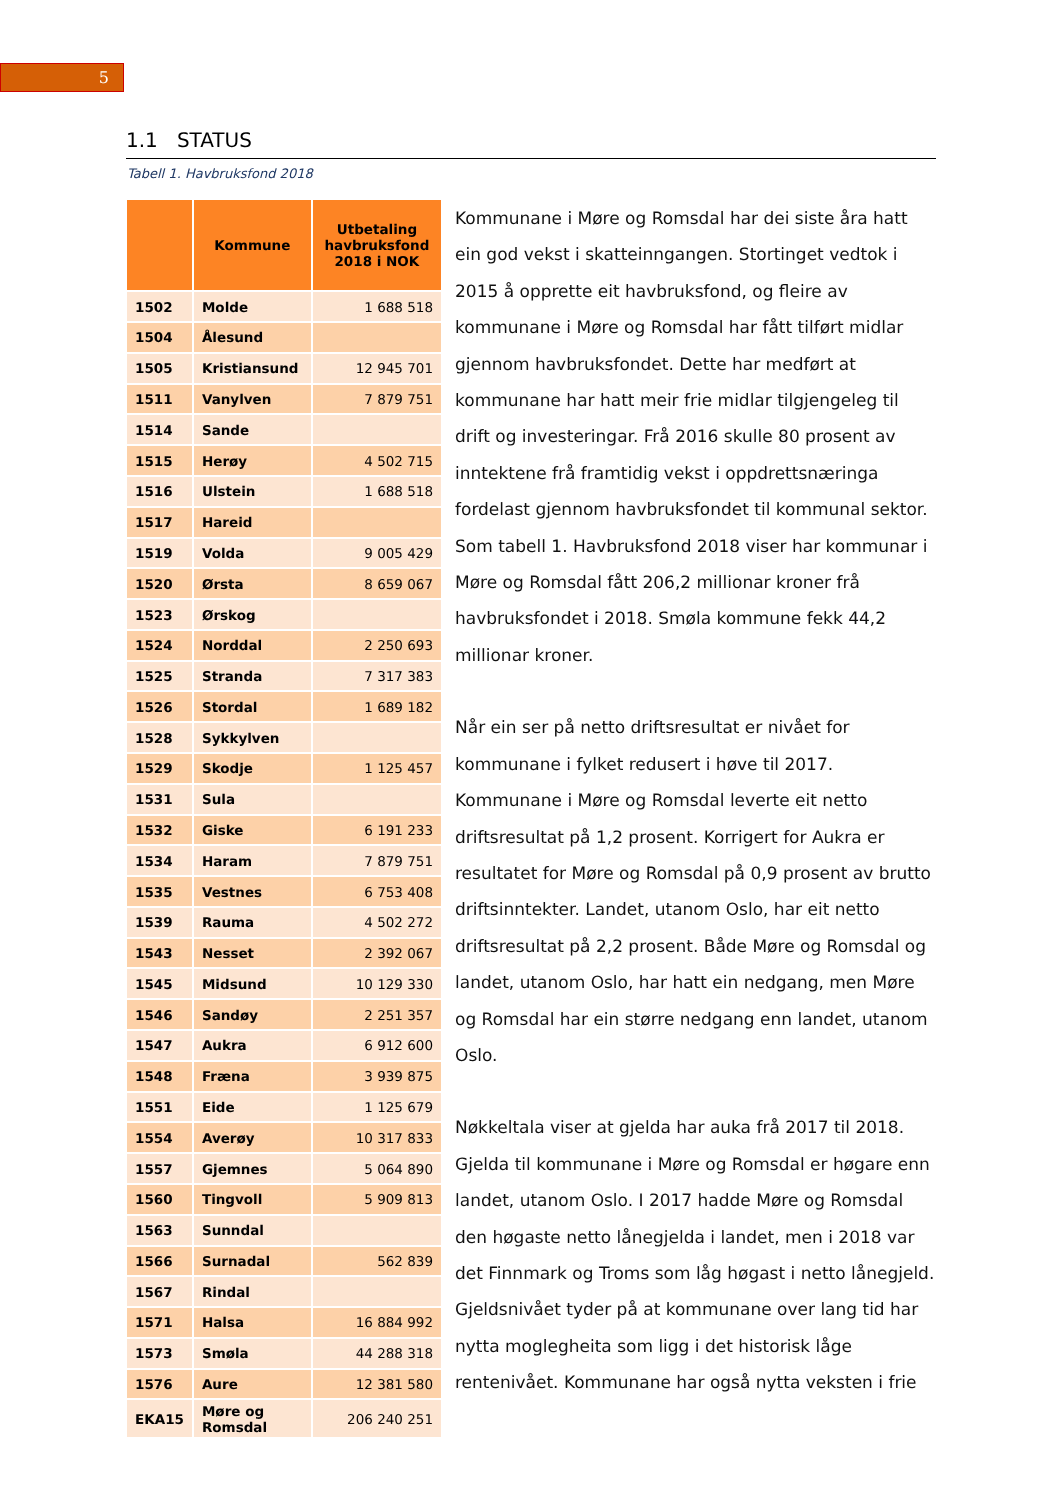5
1.1 STATUS
Tabell 1. Havbruksfond 2018
| | Kommune | Utbetaling havbruksfond 2018 i NOK |
| --- | --- | --- |
| 1502 | Molde | 1 688 518 |
| 1504 | Ålesund | |
| 1505 | Kristiansund | 12 945 701 |
| 1511 | Vanylven | 7 879 751 |
| 1514 | Sande | |
| 1515 | Herøy | 4 502 715 |
| 1516 | Ulstein | 1 688 518 |
| 1517 | Hareid | |
| 1519 | Volda | 9 005 429 |
| 1520 | Ørsta | 8 659 067 |
| 1523 | Ørskog | |
| 1524 | Norddal | 2 250 693 |
| 1525 | Stranda | 7 317 383 |
| 1526 | Stordal | 1 689 182 |
| 1528 | Sykkylven | |
| 1529 | Skodje | 1 125 457 |
| 1531 | Sula | |
| 1532 | Giske | 6 191 233 |
| 1534 | Haram | 7 879 751 |
| 1535 | Vestnes | 6 753 408 |
| 1539 | Rauma | 4 502 272 |
| 1543 | Nesset | 2 392 067 |
| 1545 | Midsund | 10 129 330 |
| 1546 | Sandøy | 2 251 357 |
| 1547 | Aukra | 6 912 600 |
| 1548 | Fræna | 3 939 875 |
| 1551 | Eide | 1 125 679 |
| 1554 | Averøy | 10 317 833 |
| 1557 | Gjemnes | 5 064 890 |
| 1560 | Tingvoll | 5 909 813 |
| 1563 | Sunndal | |
| 1566 | Surnadal | 562 839 |
| 1567 | Rindal | |
| 1571 | Halsa | 16 884 992 |
| 1573 | Smøla | 44 288 318 |
| 1576 | Aure | 12 381 580 |
| EKA15 | Møre og Romsdal | 206 240 251 |
Kommunane i Møre og Romsdal har dei siste åra hatt ein god vekst i skatteinngangen. Stortinget vedtok i 2015 å opprette eit havbruksfond, og fleire av kommunane i Møre og Romsdal har fått tilført midlar gjennom havbruksfondet. Dette har medført at kommunane har hatt meir frie midlar tilgjengeleg til drift og investeringar. Frå 2016 skulle 80 prosent av inntektene frå framtidig vekst i oppdrettsnæringa fordelast gjennom havbruksfondet til kommunal sektor. Som tabell 1. Havbruksfond 2018 viser har kommunar i Møre og Romsdal fått 206,2 millionar kroner frå havbruksfondet i 2018. Smøla kommune fekk 44,2 millionar kroner.
Når ein ser på netto driftsresultat er nivået for kommunane i fylket redusert i høve til 2017. Kommunane i Møre og Romsdal leverte eit netto driftsresultat på 1,2 prosent. Korrigert for Aukra er resultatet for Møre og Romsdal på 0,9 prosent av brutto driftsinntekter. Landet, utanom Oslo, har eit netto driftsresultat på 2,2 prosent. Både Møre og Romsdal og landet, utanom Oslo, har hatt ein nedgang, men Møre og Romsdal har ein større nedgang enn landet, utanom Oslo.
Nøkkeltala viser at gjelda har auka frå 2017 til 2018. Gjelda til kommunane i Møre og Romsdal er høgare enn landet, utanom Oslo. I 2017 hadde Møre og Romsdal den høgaste netto lånegjelda i landet, men i 2018 var det Finnmark og Troms som låg høgast i netto lånegjeld. Gjeldsnivået tyder på at kommunane over lang tid har nytta moglegheita som ligg i det historisk låge rentenivået. Kommunane har også nytta veksten i frie